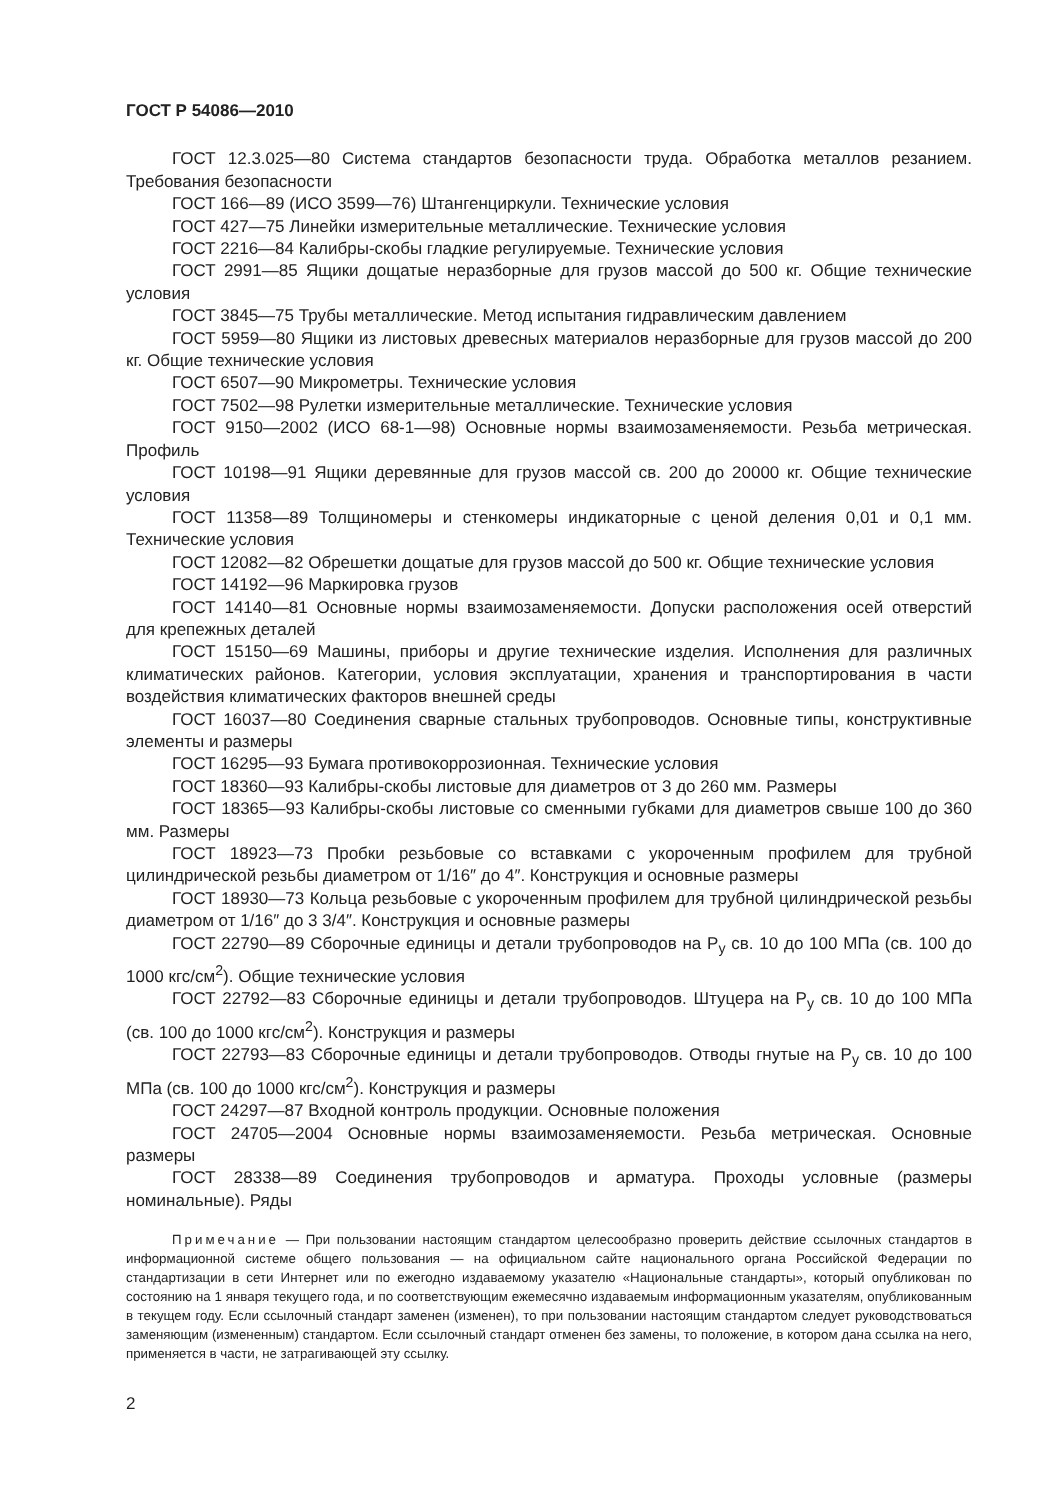ГОСТ Р 54086—2010
ГОСТ 12.3.025—80 Система стандартов безопасности труда. Обработка металлов резанием. Требования безопасности
ГОСТ 166—89 (ИСО 3599—76) Штангенциркули. Технические условия
ГОСТ 427—75 Линейки измерительные металлические. Технические условия
ГОСТ 2216—84 Калибры-скобы гладкие регулируемые. Технические условия
ГОСТ 2991—85 Ящики дощатые неразборные для грузов массой до 500 кг. Общие технические условия
ГОСТ 3845—75 Трубы металлические. Метод испытания гидравлическим давлением
ГОСТ 5959—80 Ящики из листовых древесных материалов неразборные для грузов массой до 200 кг. Общие технические условия
ГОСТ 6507—90 Микрометры. Технические условия
ГОСТ 7502—98 Рулетки измерительные металлические. Технические условия
ГОСТ 9150—2002 (ИСО 68-1—98) Основные нормы взаимозаменяемости. Резьба метрическая. Профиль
ГОСТ 10198—91 Ящики деревянные для грузов массой св. 200 до 20000 кг. Общие технические условия
ГОСТ 11358—89 Толщиномеры и стенкомеры индикаторные с ценой деления 0,01 и 0,1 мм. Технические условия
ГОСТ 12082—82 Обрешетки дощатые для грузов массой до 500 кг. Общие технические условия
ГОСТ 14192—96 Маркировка грузов
ГОСТ 14140—81 Основные нормы взаимозаменяемости. Допуски расположения осей отверстий для крепежных деталей
ГОСТ 15150—69 Машины, приборы и другие технические изделия. Исполнения для различных климатических районов. Категории, условия эксплуатации, хранения и транспортирования в части воздействия климатических факторов внешней среды
ГОСТ 16037—80 Соединения сварные стальных трубопроводов. Основные типы, конструктивные элементы и размеры
ГОСТ 16295—93 Бумага противокоррозионная. Технические условия
ГОСТ 18360—93 Калибры-скобы листовые для диаметров от 3 до 260 мм. Размеры
ГОСТ 18365—93 Калибры-скобы листовые со сменными губками для диаметров свыше 100 до 360 мм. Размеры
ГОСТ 18923—73 Пробки резьбовые со вставками с укороченным профилем для трубной цилиндрической резьбы диаметром от 1/16″ до 4″. Конструкция и основные размеры
ГОСТ 18930—73 Кольца резьбовые с укороченным профилем для трубной цилиндрической резьбы диаметром от 1/16″ до 3 3/4″. Конструкция и основные размеры
ГОСТ 22790—89 Сборочные единицы и детали трубопроводов на P<sub>y</sub> св. 10 до 100 МПа (св. 100 до 1000 кгс/см<sup>2</sup>). Общие технические условия
ГОСТ 22792—83 Сборочные единицы и детали трубопроводов. Штуцера на P<sub>y</sub> св. 10 до 100 МПа (св. 100 до 1000 кгс/см<sup>2</sup>). Конструкция и размеры
ГОСТ 22793—83 Сборочные единицы и детали трубопроводов. Отводы гнутые на P<sub>y</sub> св. 10 до 100 МПа (св. 100 до 1000 кгс/см<sup>2</sup>). Конструкция и размеры
ГОСТ 24297—87 Входной контроль продукции. Основные положения
ГОСТ 24705—2004 Основные нормы взаимозаменяемости. Резьба метрическая. Основные размеры
ГОСТ 28338—89 Соединения трубопроводов и арматура. Проходы условные (размеры номинальные). Ряды
Примечание — При пользовании настоящим стандартом целесообразно проверить действие ссылочных стандартов в информационной системе общего пользования — на официальном сайте национального органа Российской Федерации по стандартизации в сети Интернет или по ежегодно издаваемому указателю «Национальные стандарты», который опубликован по состоянию на 1 января текущего года, и по соответствующим ежемесячно издаваемым информационным указателям, опубликованным в текущем году. Если ссылочный стандарт заменен (изменен), то при пользовании настоящим стандартом следует руководствоваться заменяющим (измененным) стандартом. Если ссылочный стандарт отменен без замены, то положение, в котором дана ссылка на него, применяется в части, не затрагивающей эту ссылку.
2